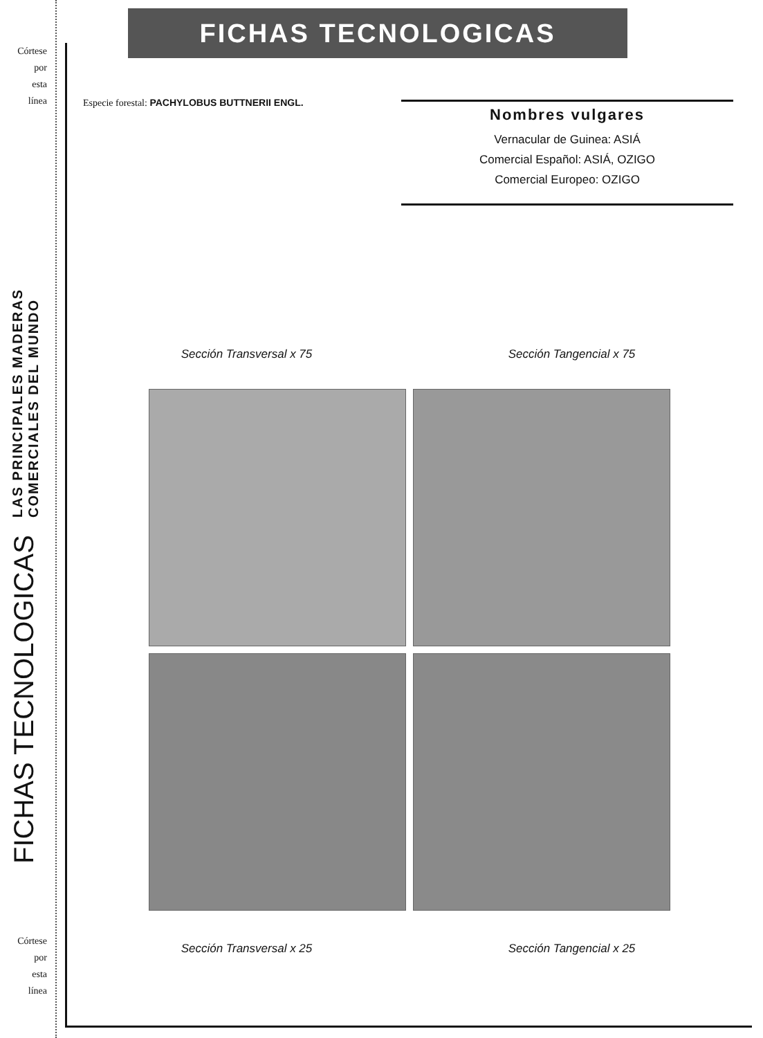Córtese
por
esta
línea
LAS PRINCIPALES MADERAS
COMERCIALES DEL MUNDO
FICHAS TECNOLOGICAS
Córtese
por
esta
línea
FICHAS TECNOLOGICAS
Especie forestal: PACHYLOBUS BUTTNERII ENGL.
Nombres vulgares
Vernacular de Guinea: ASIÁ
Comercial Español: ASIÁ, OZIGO
Comercial Europeo: OZIGO
Sección Transversal x 75 Sección Tangencial x 75
Sección Transversal x 25 Sección Tangencial x 25